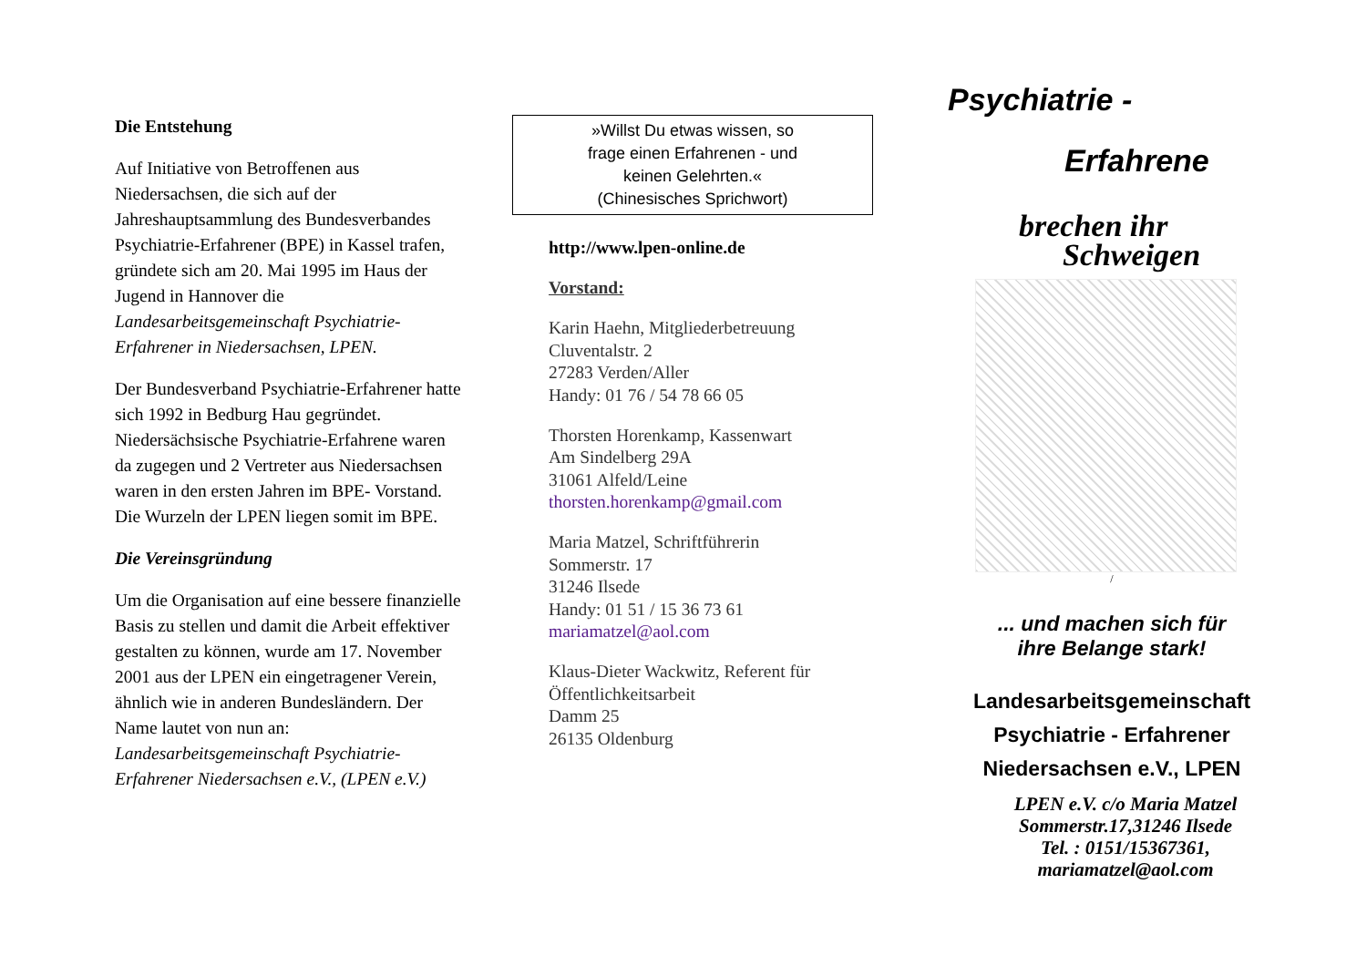Die Entstehung
Auf Initiative von Betroffenen aus Niedersachsen, die sich auf der Jahreshauptsammlung des Bundesverbandes Psychiatrie-Erfahrener (BPE) in Kassel trafen, gründete sich am 20. Mai 1995 im Haus der Jugend in Hannover die Landesarbeitsgemeinschaft Psychiatrie-Erfahrener in Niedersachsen, LPEN.
Der Bundesverband Psychiatrie-Erfahrener hatte sich 1992 in Bedburg Hau gegründet. Niedersächsische Psychiatrie-Erfahrene waren da zugegen und 2 Vertreter aus Niedersachsen waren in den ersten Jahren im BPE- Vorstand. Die Wurzeln der LPEN liegen somit im BPE.
Die Vereinsgründung
Um die Organisation auf eine bessere finanzielle Basis zu stellen und damit die Arbeit effektiver gestalten zu können, wurde am 17. November 2001 aus der LPEN ein eingetragener Verein, ähnlich wie in anderen Bundesländern. Der Name lautet von nun an: Landesarbeitsgemeinschaft Psychiatrie-Erfahrener Niedersachsen e.V., (LPEN e.V.)
»Willst Du etwas wissen, so
frage einen Erfahrenen - und
keinen Gelehrten.«
(Chinesisches Sprichwort)
http://www.lpen-online.de
Vorstand:
Karin Haehn, Mitgliederbetreuung
Cluventalstr. 2
27283 Verden/Aller
Handy: 01 76 / 54 78 66 05
Thorsten Horenkamp, Kassenwart
Am Sindelberg 29A
31061 Alfeld/Leine
thorsten.horenkamp@gmail.com
Maria Matzel, Schriftführerin
Sommerstr. 17
31246 Ilsede
Handy: 01 51 / 15 36 73 61
mariamatzel@aol.com
Klaus-Dieter Wackwitz, Referent für Öffentlichkeitsarbeit
Damm 25
26135 Oldenburg
Psychiatrie -
Erfahrene
brechen ihr
Schweigen
/
... und machen sich für
ihre Belange stark!
Landesarbeitsgemeinschaft
Psychiatrie - Erfahrener
Niedersachsen e.V., LPEN
LPEN e.V. c/o Maria Matzel
Sommerstr.17,31246 Ilsede
Tel. : 0151/15367361,
mariamatzel@aol.com